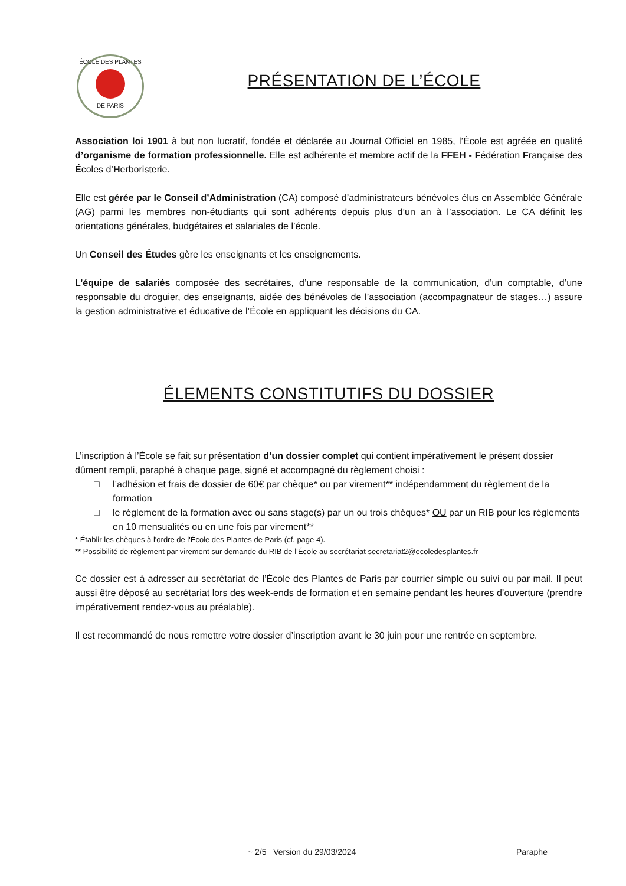ÉCOLE DES PLANTES
DE PARIS
PRÉSENTATION DE L’ÉCOLE
Association loi 1901 à but non lucratif, fondée et déclarée au Journal Officiel en 1985, l’École est agréée en qualité d’organisme de formation professionnelle. Elle est adhérente et membre actif de la FFEH - Fédération Française des Écoles d’Herboristerie.
Elle est gérée par le Conseil d’Administration (CA) composé d’administrateurs bénévoles élus en Assemblée Générale (AG) parmi les membres non-étudiants qui sont adhérents depuis plus d’un an à l’association. Le CA définit les orientations générales, budgétaires et salariales de l’école.
Un Conseil des Études gère les enseignants et les enseignements.
L’équipe de salariés composée des secrétaires, d’une responsable de la communication, d’un comptable, d’une responsable du droguier, des enseignants, aidée des bénévoles de l’association (accompagnateur de stages…) assure la gestion administrative et éducative de l’École en appliquant les décisions du CA.
ÉLEMENTS CONSTITUTIFS DU DOSSIER
L’inscription à l’École se fait sur présentation d’un dossier complet qui contient impérativement le présent dossier dûment rempli, paraphé à chaque page, signé et accompagné du règlement choisi :
□ l’adhésion et frais de dossier de 60€ par chèque* ou par virement** indépendamment du règlement de la formation
□ le règlement de la formation avec ou sans stage(s) par un ou trois chèques* OU par un RIB pour les règlements en 10 mensualités ou en une fois par virement**
* Établir les chèques à l'ordre de l'École des Plantes de Paris (cf. page 4).
** Possibilité de règlement par virement sur demande du RIB de l’École au secrétariat secretariat2@ecoledesplantes.fr
Ce dossier est à adresser au secrétariat de l’École des Plantes de Paris par courrier simple ou suivi ou par mail. Il peut aussi être déposé au secrétariat lors des week-ends de formation et en semaine pendant les heures d’ouverture (prendre impérativement rendez-vous au préalable).
Il est recommandé de nous remettre votre dossier d’inscription avant le 30 juin pour une rentrée en septembre.
~ 2/5 Version du 29/03/2024 Paraphe